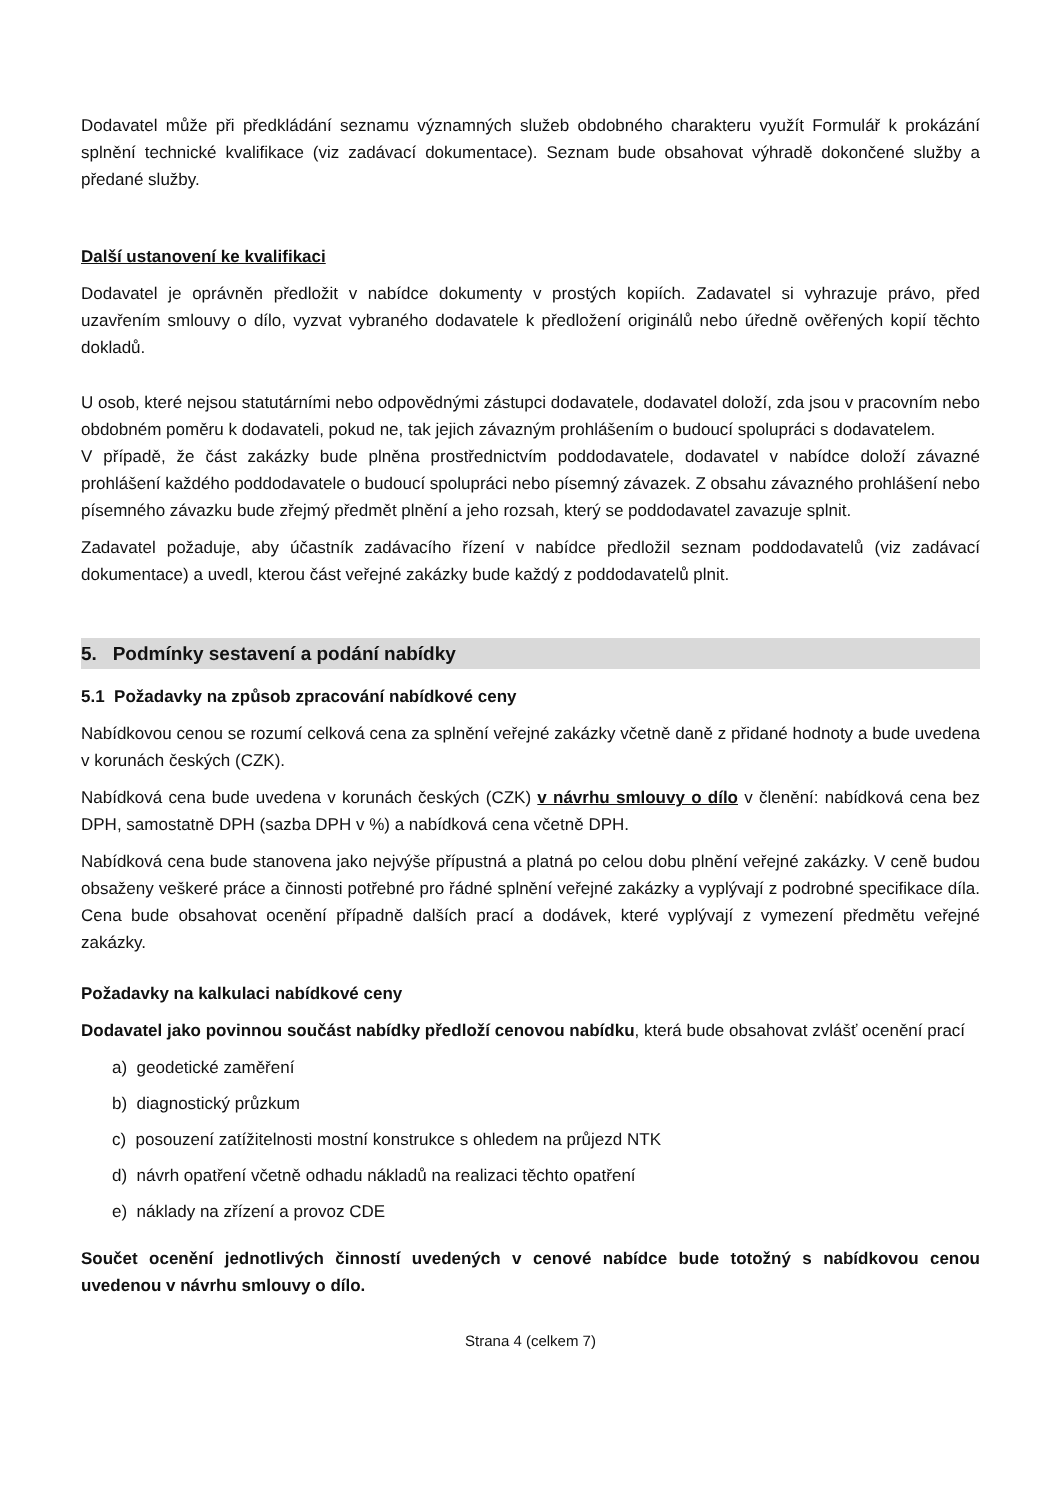Dodavatel může při předkládání seznamu významných služeb obdobného charakteru využít Formulář k prokázání splnění technické kvalifikace (viz zadávací dokumentace). Seznam bude obsahovat výhradě dokončené služby a předané služby.
Další ustanovení ke kvalifikaci
Dodavatel je oprávněn předložit v nabídce dokumenty v prostých kopiích. Zadavatel si vyhrazuje právo, před uzavřením smlouvy o dílo, vyzvat vybraného dodavatele k předložení originálů nebo úředně ověřených kopií těchto dokladů.
U osob, které nejsou statutárními nebo odpovědnými zástupci dodavatele, dodavatel doloží, zda jsou v pracovním nebo obdobném poměru k dodavateli, pokud ne, tak jejich závazným prohlášením o budoucí spolupráci s dodavatelem.
V případě, že část zakázky bude plněna prostřednictvím poddodavatele, dodavatel v nabídce doloží závazné prohlášení každého poddodavatele o budoucí spolupráci nebo písemný závazek. Z obsahu závazného prohlášení nebo písemného závazku bude zřejmý předmět plnění a jeho rozsah, který se poddodavatel zavazuje splnit.
Zadavatel požaduje, aby účastník zadávacího řízení v nabídce předložil seznam poddodavatelů (viz zadávací dokumentace) a uvedl, kterou část veřejné zakázky bude každý z poddodavatelů plnit.
5. Podmínky sestavení a podání nabídky
5.1 Požadavky na způsob zpracování nabídkové ceny
Nabídkovou cenou se rozumí celková cena za splnění veřejné zakázky včetně daně z přidané hodnoty a bude uvedena v korunách českých (CZK).
Nabídková cena bude uvedena v korunách českých (CZK) v návrhu smlouvy o dílo v členění: nabídková cena bez DPH, samostatně DPH (sazba DPH v %) a nabídková cena včetně DPH.
Nabídková cena bude stanovena jako nejvýše přípustná a platná po celou dobu plnění veřejné zakázky. V ceně budou obsaženy veškeré práce a činnosti potřebné pro řádné splnění veřejné zakázky a vyplývají z podrobné specifikace díla. Cena bude obsahovat ocenění případně dalších prací a dodávek, které vyplývají z vymezení předmětu veřejné zakázky.
Požadavky na kalkulaci nabídkové ceny
Dodavatel jako povinnou součást nabídky předloží cenovou nabídku, která bude obsahovat zvlášť ocenění prací
a) geodetické zaměření
b) diagnostický průzkum
c) posouzení zatížitelnosti mostní konstrukce s ohledem na průjezd NTK
d) návrh opatření včetně odhadu nákladů na realizaci těchto opatření
e) náklady na zřízení a provoz CDE
Součet ocenění jednotlivých činností uvedených v cenové nabídce bude totožný s nabídkovou cenou uvedenou v návrhu smlouvy o dílo.
Strana 4 (celkem 7)